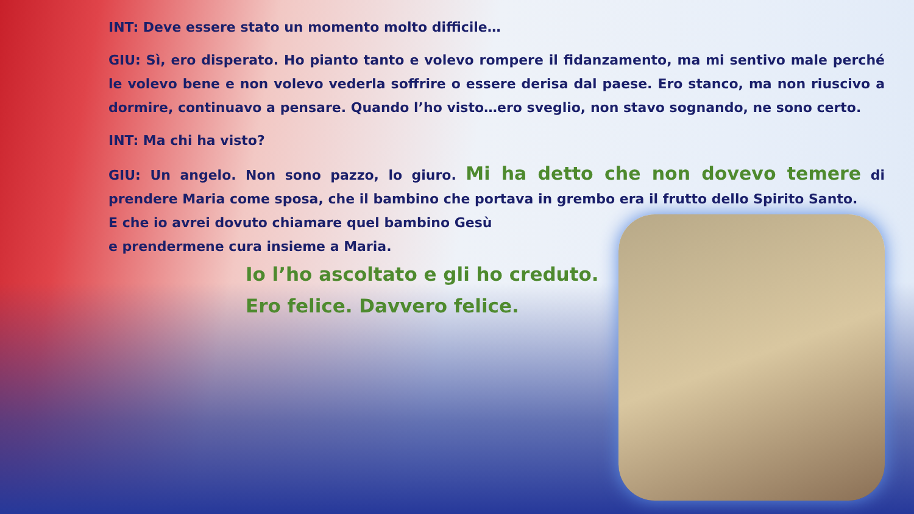INT: Deve essere stato un momento molto difficile…
GIU: Sì, ero disperato. Ho pianto tanto e volevo rompere il fidanzamento, ma mi sentivo male perché le volevo bene e non volevo vederla soffrire o essere derisa dal paese. Ero stanco, ma non riuscivo a dormire, continuavo a pensare. Quando l’ho visto…ero sveglio, non stavo sognando, ne sono certo.
INT: Ma chi ha visto?
GIU: Un angelo. Non sono pazzo, lo giuro. Mi ha detto che non dovevo temere di prendere Maria come sposa, che il bambino che portava in grembo era il frutto dello Spirito Santo.
E che io avrei dovuto chiamare quel bambino Gesù
e prendermene cura insieme a Maria.
Io l’ho ascoltato e gli ho creduto.
Ero felice. Davvero felice.